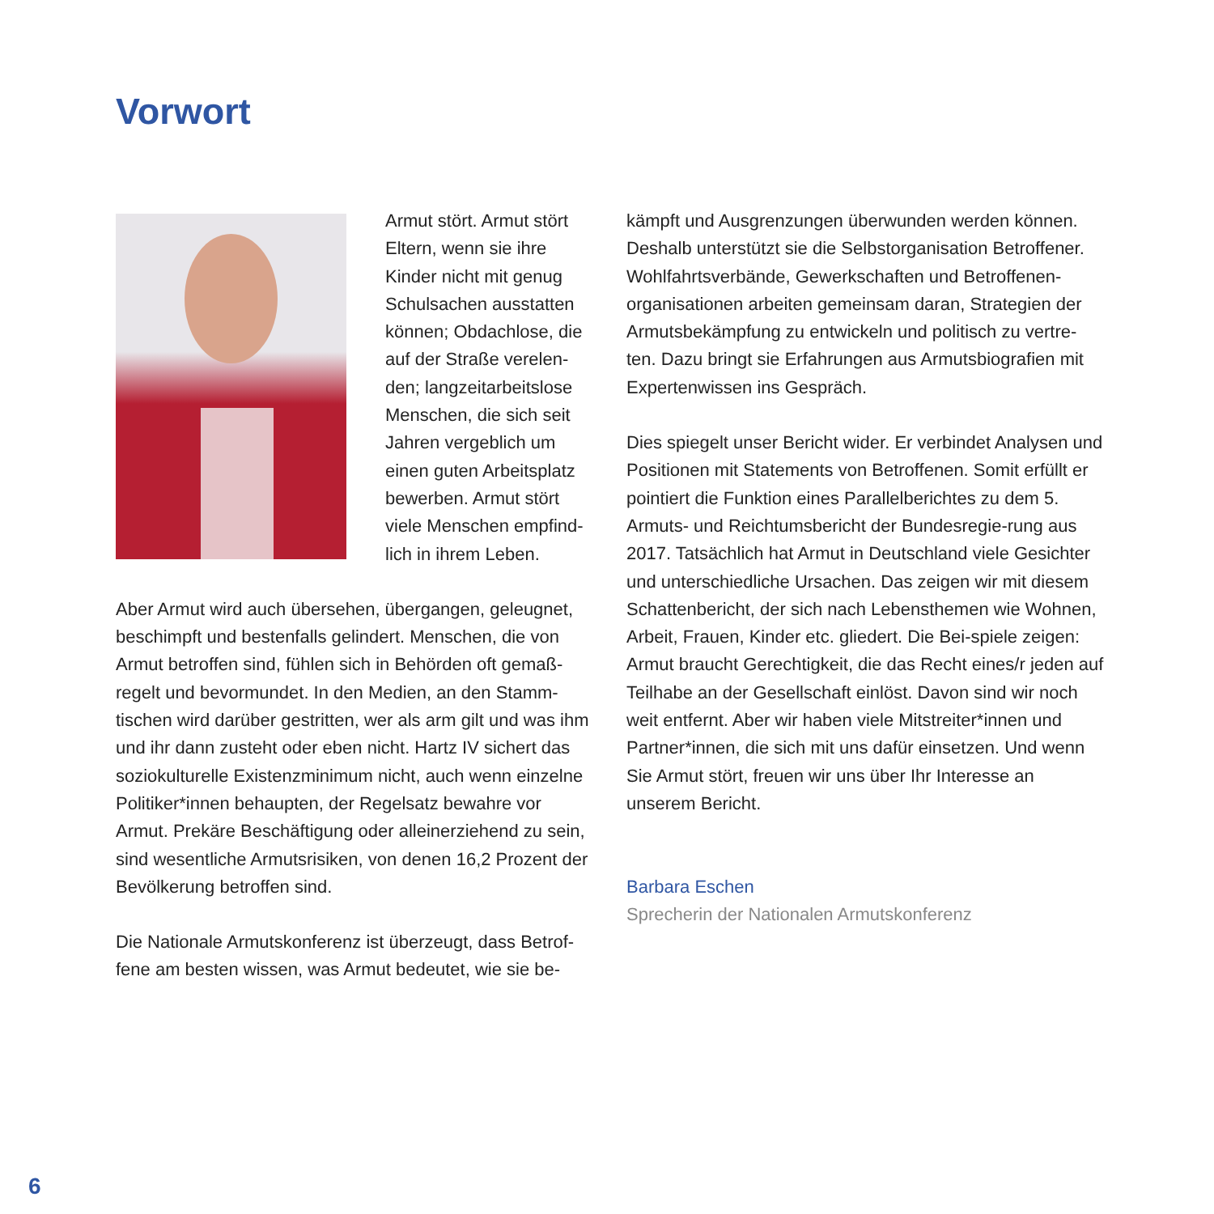Vorwort
Armut stört. Armut stört Eltern, wenn sie ihre Kinder nicht mit genug Schulsachen ausstatten können; Obdachlose, die auf der Straße verelen-den; langzeitarbeitslose Menschen, die sich seit Jahren vergeblich um einen guten Arbeitsplatz bewerben. Armut stört viele Menschen empfind-lich in ihrem Leben.
Aber Armut wird auch übersehen, übergangen, geleugnet, beschimpft und bestenfalls gelindert. Menschen, die von Armut betroffen sind, fühlen sich in Behörden oft gemaß-regelt und bevormundet. In den Medien, an den Stamm-tischen wird darüber gestritten, wer als arm gilt und was ihm und ihr dann zusteht oder eben nicht. Hartz IV sichert das soziokulturelle Existenzminimum nicht, auch wenn einzelne Politiker*innen behaupten, der Regelsatz bewahre vor Armut. Prekäre Beschäftigung oder alleinerziehend zu sein, sind wesentliche Armutsrisiken, von denen 16,2 Prozent der Bevölkerung betroffen sind.
Die Nationale Armutskonferenz ist überzeugt, dass Betrof-fene am besten wissen, was Armut bedeutet, wie sie be-
kämpft und Ausgrenzungen überwunden werden können. Deshalb unterstützt sie die Selbstorganisation Betroffener. Wohlfahrtsverbände, Gewerkschaften und Betroffenen-organisationen arbeiten gemeinsam daran, Strategien der Armutsbekämpfung zu entwickeln und politisch zu vertre-ten. Dazu bringt sie Erfahrungen aus Armutsbiografien mit Expertenwissen ins Gespräch.
Dies spiegelt unser Bericht wider. Er verbindet Analysen und Positionen mit Statements von Betroffenen. Somit erfüllt er pointiert die Funktion eines Parallelberichtes zu dem 5. Armuts- und Reichtumsbericht der Bundesregie-rung aus 2017. Tatsächlich hat Armut in Deutschland viele Gesichter und unterschiedliche Ursachen. Das zeigen wir mit diesem Schattenbericht, der sich nach Lebensthemen wie Wohnen, Arbeit, Frauen, Kinder etc. gliedert. Die Bei-spiele zeigen: Armut braucht Gerechtigkeit, die das Recht eines/r jeden auf Teilhabe an der Gesellschaft einlöst. Davon sind wir noch weit entfernt. Aber wir haben viele Mitstreiter*innen und Partner*innen, die sich mit uns dafür einsetzen. Und wenn Sie Armut stört, freuen wir uns über Ihr Interesse an unserem Bericht.
Barbara Eschen
Sprecherin der Nationalen Armutskonferenz
6